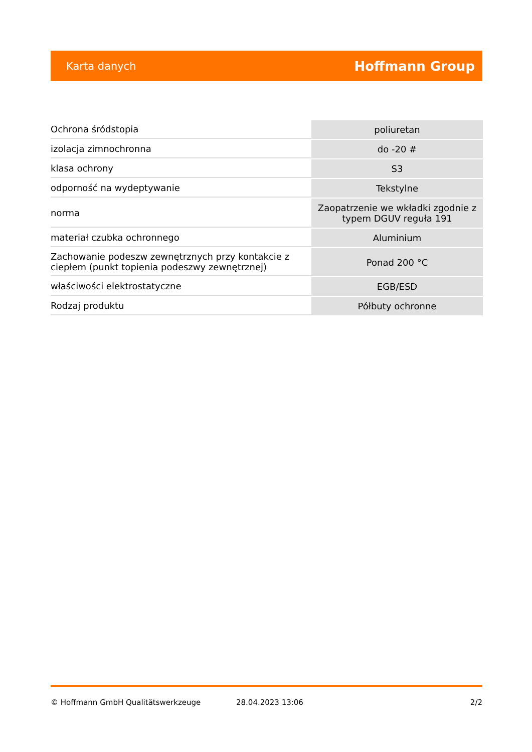Karta danych Hoffmann Group
| Ochrona śródstopia | poliuretan |
| izolacja zimnochronna | do -20 # |
| klasa ochrony | S3 |
| odporność na wydeptywanie | Tekstylne |
| norma | Zaopatrzenie we wkładki zgodnie z typem DGUV reguła 191 |
| materiał czubka ochronnego | Aluminium |
| Zachowanie podeszw zewnętrznych przy kontakcie z ciepłem (punkt topienia podeszwy zewnętrznej) | Ponad 200 °C |
| właściwości elektrostatyczne | EGB/ESD |
| Rodzaj produktu | Półbuty ochronne |
© Hoffmann GmbH Qualitätswerkzeuge 28.04.2023 13:06 2/2